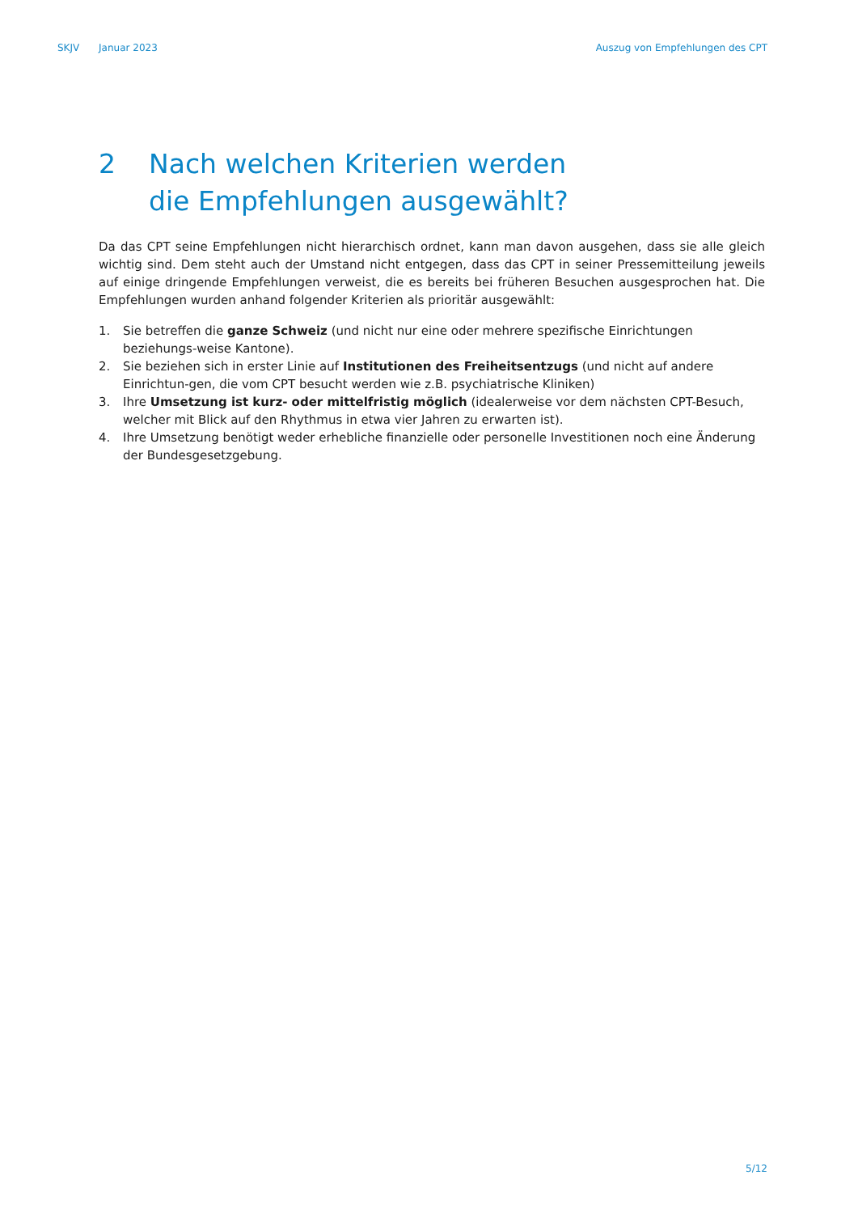SKJV Januar 2023 Auszug von Empfehlungen des CPT
2 Nach welchen Kriterien werden
die Empfehlungen ausgewählt?
Da das CPT seine Empfehlungen nicht hierarchisch ordnet, kann man davon ausgehen, dass sie alle gleich wichtig sind. Dem steht auch der Umstand nicht entgegen, dass das CPT in seiner Pressemitteilung jeweils auf einige dringende Empfehlungen verweist, die es bereits bei früheren Besuchen ausgesprochen hat. Die Empfehlungen wurden anhand folgender Kriterien als prioritär ausgewählt:
1. Sie betreffen die ganze Schweiz (und nicht nur eine oder mehrere spezifische Einrichtungen beziehungs-weise Kantone).
2. Sie beziehen sich in erster Linie auf Institutionen des Freiheitsentzugs (und nicht auf andere Einrichtun-gen, die vom CPT besucht werden wie z.B. psychiatrische Kliniken)
3. Ihre Umsetzung ist kurz- oder mittelfristig möglich (idealerweise vor dem nächsten CPT-Besuch, welcher mit Blick auf den Rhythmus in etwa vier Jahren zu erwarten ist).
4. Ihre Umsetzung benötigt weder erhebliche finanzielle oder personelle Investitionen noch eine Änderung der Bundesgesetzgebung.
5/12